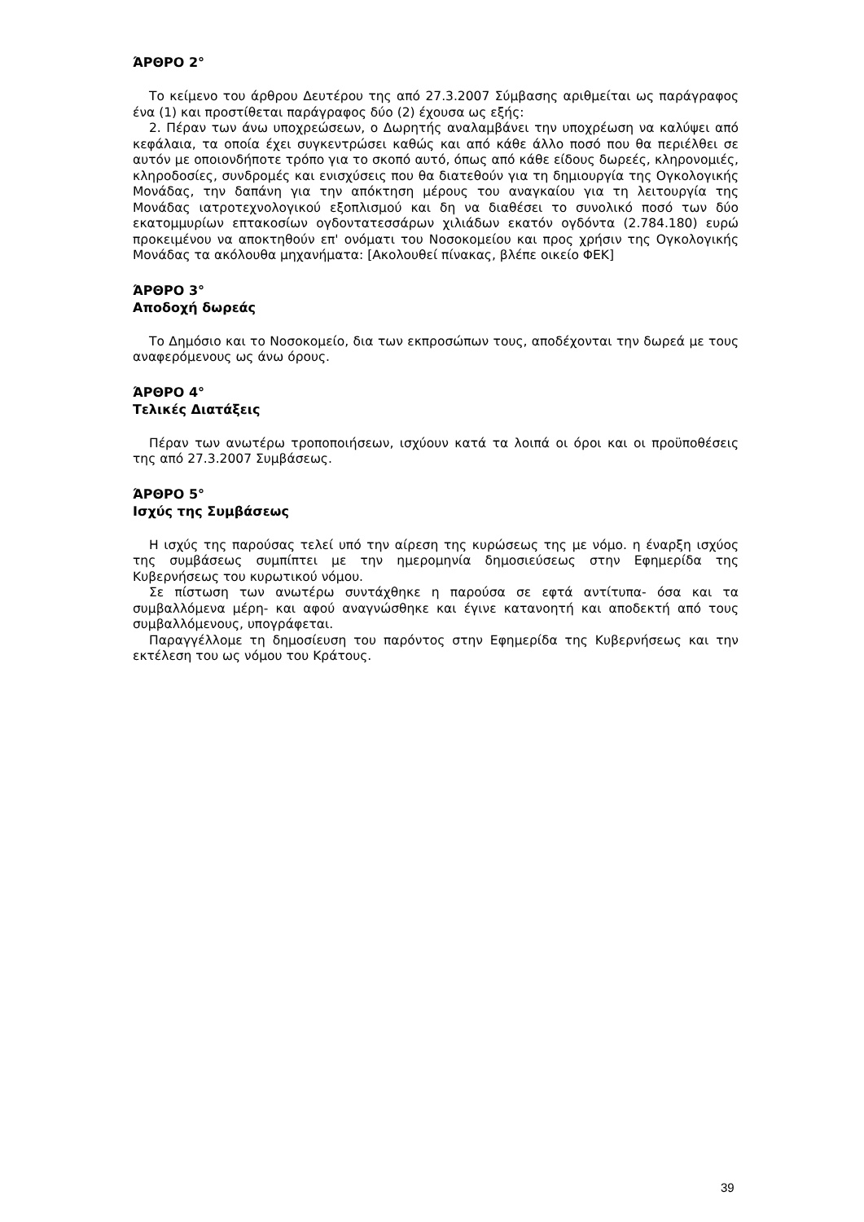ΆΡΘΡΟ 2°
Το κείμενο του άρθρου Δευτέρου της από 27.3.2007 Σύμβασης αριθμείται ως παράγραφος ένα (1) και προστίθεται παράγραφος δύο (2) έχουσα ως εξής:
2. Πέραν των άνω υποχρεώσεων, ο Δωρητής αναλαμβάνει την υποχρέωση να καλύψει από κεφάλαια, τα οποία έχει συγκεντρώσει καθώς και από κάθε άλλο ποσό που θα περιέλθει σε αυτόν με οποιονδήποτε τρόπο για το σκοπό αυτό, όπως από κάθε είδους δωρεές, κληρονομιές, κληροδοσίες, συνδρομές και ενισχύσεις που θα διατεθούν για τη δημιουργία της Ογκολογικής Μονάδας, την δαπάνη για την απόκτηση μέρους του αναγκαίου για τη λειτουργία της Μονάδας ιατροτεχνολογικού εξοπλισμού και δη να διαθέσει το συνολικό ποσό των δύο εκατομμυρίων επτακοσίων ογδοντατεσσάρων χιλιάδων εκατόν ογδόντα (2.784.180) ευρώ προκειμένου να αποκτηθούν επ' ονόματι του Νοσοκομείου και προς χρήσιν της Ογκολογικής Μονάδας τα ακόλουθα μηχανήματα: [Ακολουθεί πίνακας, βλέπε οικείο ΦΕΚ]
ΆΡΘΡΟ 3°
Αποδοχή δωρεάς
Το Δημόσιο και το Νοσοκομείο, δια των εκπροσώπων τους, αποδέχονται την δωρεά με τους αναφερόμενους ως άνω όρους.
ΆΡΘΡΟ 4°
Τελικές Διατάξεις
Πέραν των ανωτέρω τροποποιήσεων, ισχύουν κατά τα λοιπά οι όροι και οι προϋποθέσεις της από 27.3.2007 Συμβάσεως.
ΆΡΘΡΟ 5°
Ισχύς της Συμβάσεως
Η ισχύς της παρούσας τελεί υπό την αίρεση της κυρώσεως της με νόμο. η έναρξη ισχύος της συμβάσεως συμπίπτει με την ημερομηνία δημοσιεύσεως στην Εφημερίδα της Κυβερνήσεως του κυρωτικού νόμου.
Σε πίστωση των ανωτέρω συντάχθηκε η παρούσα σε εφτά αντίτυπα- όσα και τα συμβαλλόμενα μέρη- και αφού αναγνώσθηκε και έγινε κατανοητή και αποδεκτή από τους συμβαλλόμενους, υπογράφεται.
Παραγγέλλομε τη δημοσίευση του παρόντος στην Εφημερίδα της Κυβερνήσεως και την εκτέλεση του ως νόμου του Κράτους.
39